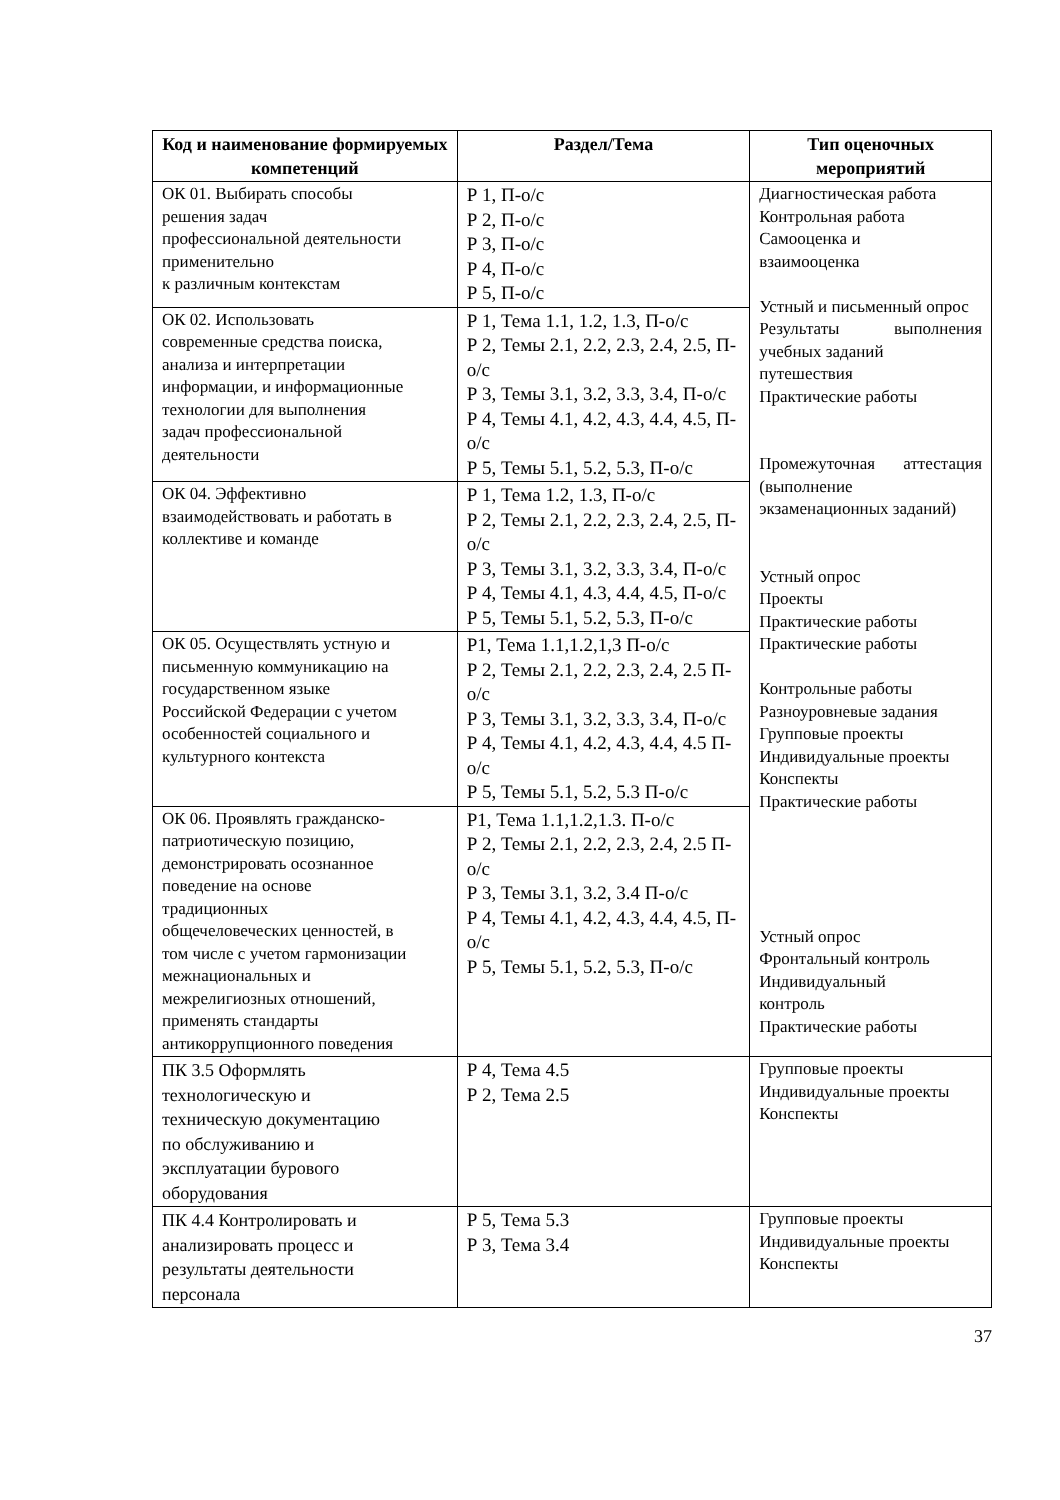| Код и наименование формируемых компетенций | Раздел/Тема | Тип оценочных мероприятий |
| --- | --- | --- |
| ОК 01. Выбирать способы решения задач профессиональной деятельности применительно к различным контекстам | Р 1, П-о/с Р 2, П-о/с Р 3, П-о/с Р 4, П-о/с Р 5, П-о/с | Диагностическая работа Контрольная работа Самооценка и взаимооценка Устный и письменный опрос Результаты выполнения учебных заданий путешествия Практические работы Промежуточная аттестация (выполнение экзаменационных заданий) Устный опрос Проекты Практические работы Практические работы Контрольные работы Разноуровневые задания Групповые проекты Индивидуальные проекты Конспекты Практические работы Устный опрос Фронтальный контроль Индивидуальный контроль Практические работы |
| ОК 02. Использовать современные средства поиска, анализа и интерпретации информации, и информационные технологии для выполнения задач профессиональной деятельности | Р 1, Тема 1.1, 1.2, 1.3, П-о/с Р 2, Темы 2.1, 2.2, 2.3, 2.4, 2.5, П-о/с Р 3, Темы 3.1, 3.2, 3.3, 3.4, П-о/с Р 4, Темы 4.1, 4.2, 4.3, 4.4, 4.5, П-о/с Р 5, Темы 5.1, 5.2, 5.3, П-о/с | |
| ОК 04. Эффективно взаимодействовать и работать в коллективе и команде | Р 1, Тема 1.2, 1.3, П-о/с Р 2, Темы 2.1, 2.2, 2.3, 2.4, 2.5, П-о/с Р 3, Темы 3.1, 3.2, 3.3, 3.4, П-о/с Р 4, Темы 4.1, 4.3, 4.4, 4.5, П-о/с Р 5, Темы 5.1, 5.2, 5.3, П-о/с | |
| ОК 05. Осуществлять устную и письменную коммуникацию на государственном языке Российской Федерации с учетом особенностей социального и культурного контекста | Р1, Тема 1.1,1.2,1,3 П-о/с Р 2, Темы 2.1, 2.2, 2.3, 2.4, 2.5 П-о/с Р 3, Темы 3.1, 3.2, 3.3, 3.4, П-о/с Р 4, Темы 4.1, 4.2, 4.3, 4.4, 4.5 П-о/с Р 5, Темы 5.1, 5.2, 5.3 П-о/с | |
| ОК 06. Проявлять гражданско- патриотическую позицию, демонстрировать осознанное поведение на основе традиционных общечеловеческих ценностей, в том числе с учетом гармонизации межнациональных и межрелигиозных отношений, применять стандарты антикоррупционного поведения | Р1, Тема 1.1,1.2,1.3. П-о/с Р 2, Темы 2.1, 2.2, 2.3, 2.4, 2.5 П-о/с Р 3, Темы 3.1, 3.2, 3.4 П-о/с Р 4, Темы 4.1, 4.2, 4.3, 4.4, 4.5, П-о/с Р 5, Темы 5.1, 5.2, 5.3, П-о/с | |
| ПК 3.5 Оформлять технологическую и техническую документацию по обслуживанию и эксплуатации бурового оборудования | Р 4, Тема 4.5 Р 2, Тема 2.5 | Групповые проекты Индивидуальные проекты Конспекты |
| ПК 4.4 Контролировать и анализировать процесс и результаты деятельности персонала | Р 5, Тема 5.3 Р 3, Тема 3.4 | Групповые проекты Индивидуальные проекты Конспекты |
37